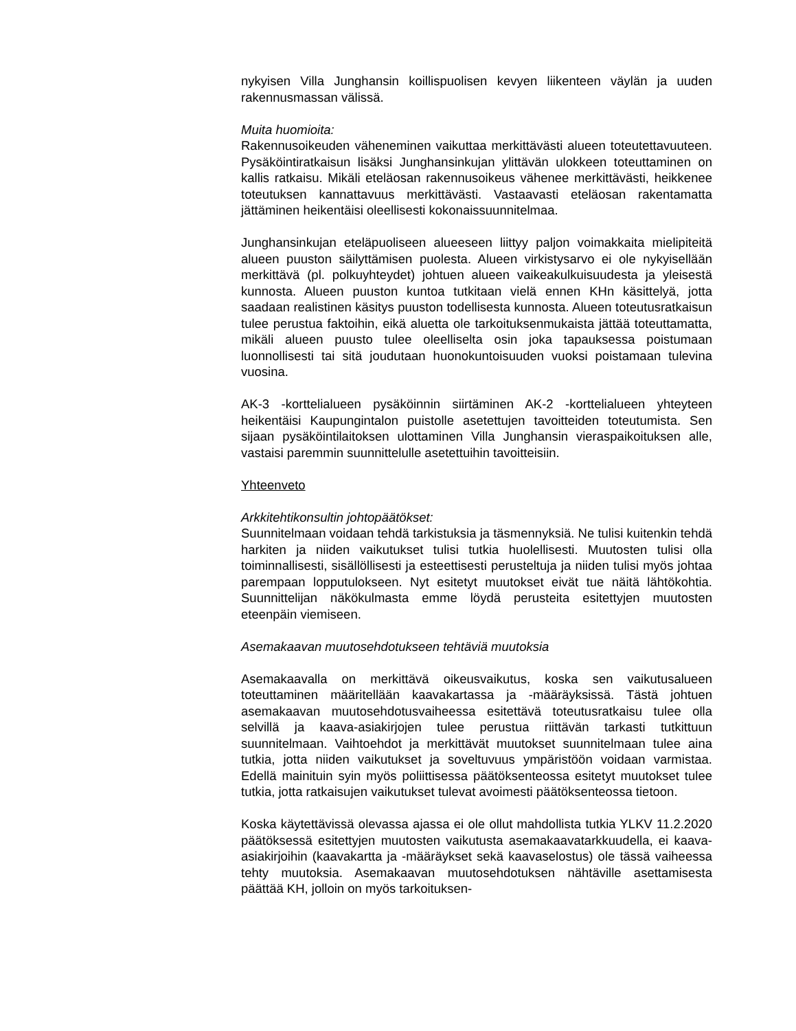nykyisen Villa Junghansin koillispuolisen kevyen liikenteen väylän ja uuden rakennusmassan välissä.
Muita huomioita:
Rakennusoikeuden väheneminen vaikuttaa merkittävästi alueen toteutettavuuteen. Pysäköintiratkaisun lisäksi Junghansinkujan ylittävän ulokkeen toteuttaminen on kallis ratkaisu. Mikäli eteläosan rakennusoikeus vähenee merkittävästi, heikkenee toteutuksen kannattavuus merkittävästi. Vastaavasti eteläosan rakentamatta jättäminen heikentäisi oleellisesti kokonaissuunnitelmaa.
Junghansinkujan eteläpuoliseen alueeseen liittyy paljon voimakkaita mielipiteitä alueen puuston säilyttämisen puolesta. Alueen virkistysarvo ei ole nykyisellään merkittävä (pl. polkuyhteydet) johtuen alueen vaikeakulkuisuudesta ja yleisestä kunnosta. Alueen puuston kuntoa tutkitaan vielä ennen KHn käsittelyä, jotta saadaan realistinen käsitys puuston todellisesta kunnosta. Alueen toteutusratkaisun tulee perustua faktoihin, eikä aluetta ole tarkoituksenmukaista jättää toteuttamatta, mikäli alueen puusto tulee oleelliselta osin joka tapauksessa poistumaan luonnollisesti tai sitä joudutaan huonokuntoisuuden vuoksi poistamaan tulevina vuosina.
AK-3 -korttelialueen pysäköinnin siirtäminen AK-2 -korttelialueen yhteyteen heikentäisi Kaupungintalon puistolle asetettujen tavoitteiden toteutumista. Sen sijaan pysäköintilaitoksen ulottaminen Villa Junghansin vieraspaikoituksen alle, vastaisi paremmin suunnittelulle asetettuihin tavoitteisiin.
Yhteenveto
Arkkitehtikonsultin johtopäätökset:
Suunnitelmaan voidaan tehdä tarkistuksia ja täsmennyksiä. Ne tulisi kuitenkin tehdä harkiten ja niiden vaikutukset tulisi tutkia huolellisesti. Muutosten tulisi olla toiminnallisesti, sisällöllisesti ja esteettisesti perusteltuja ja niiden tulisi myös johtaa parempaan lopputulokseen. Nyt esitetyt muutokset eivät tue näitä lähtökohtia. Suunnittelijan näkökulmasta emme löydä perusteita esitettyjen muutosten eteenpäin viemiseen.
Asemakaavan muutosehdotukseen tehtäviä muutoksia
Asemakaavalla on merkittävä oikeusvaikutus, koska sen vaikutusalueen toteuttaminen määritellään kaavakartassa ja -määräyksissä. Tästä johtuen asemakaavan muutosehdotusvaiheessa esitettävä toteutusratkaisu tulee olla selvillä ja kaava-asiakirjojen tulee perustua riittävän tarkasti tutkittuun suunnitelmaan. Vaihtoehdot ja merkittävät muutokset suunnitelmaan tulee aina tutkia, jotta niiden vaikutukset ja soveltuvuus ympäristöön voidaan varmistaa. Edellä mainituin syin myös poliittisessa päätöksenteossa esitetyt muutokset tulee tutkia, jotta ratkaisujen vaikutukset tulevat avoimesti päätöksenteossa tietoon.
Koska käytettävissä olevassa ajassa ei ole ollut mahdollista tutkia YLKV 11.2.2020 päätöksessä esitettyjen muutosten vaikutusta asemakaavatarkkuudella, ei kaava-asiakirjoihin (kaavakartta ja -määräykset sekä kaavaselostus) ole tässä vaiheessa tehty muutoksia. Asemakaavan muutosehdotuksen nähtäville asettamisesta päättää KH, jolloin on myös tarkoituksen-